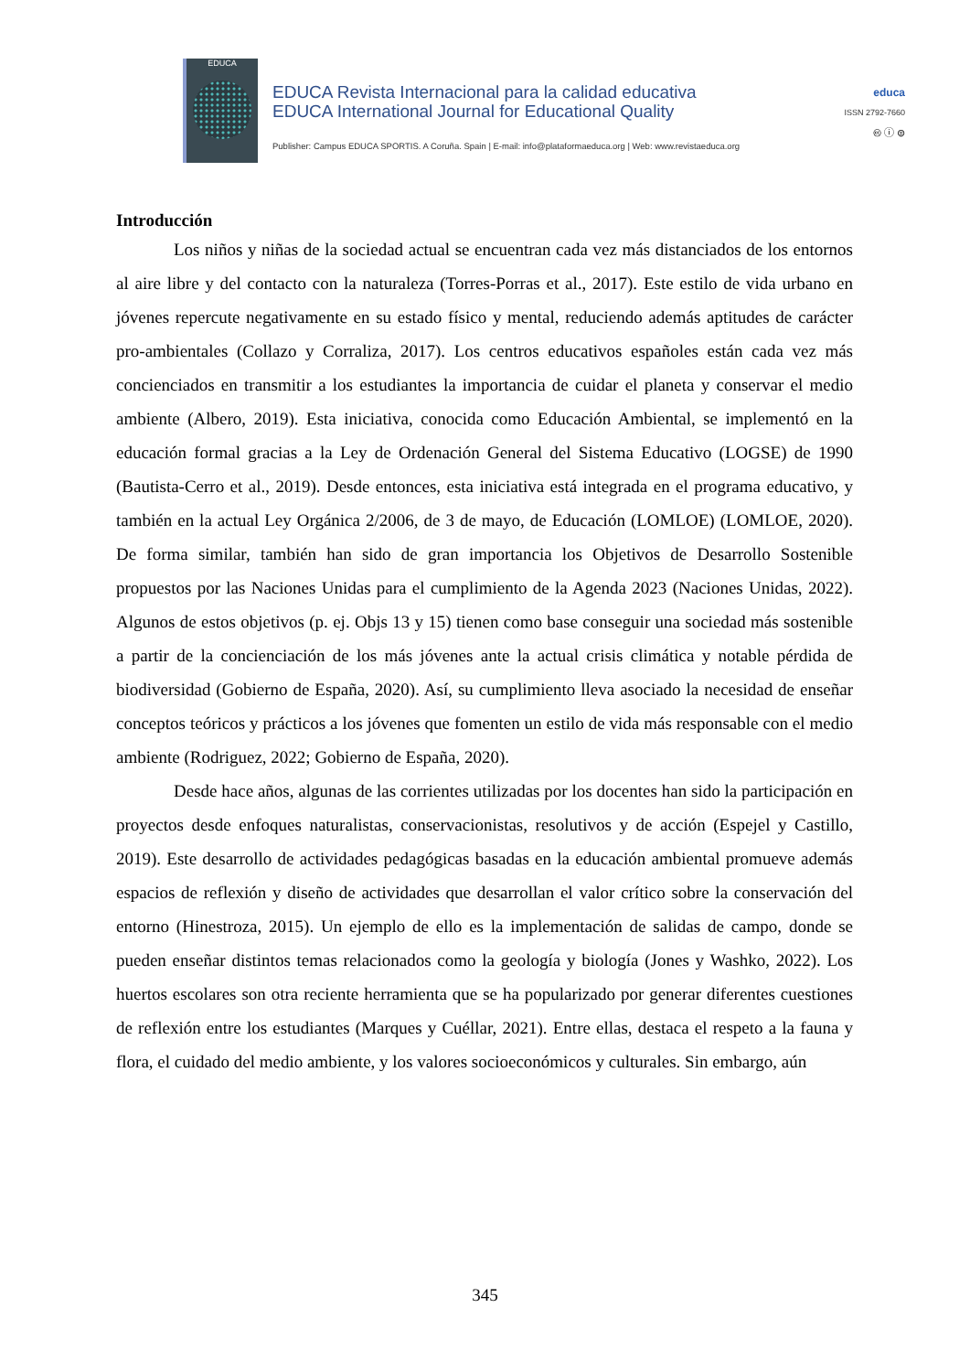EDUCA
EDUCA Revista Internacional para la calidad educativa
EDUCA International Journal for Educational Quality
Publisher: Campus EDUCA SPORTIS. A Coruña. Spain | E-mail: info@plataformaeduca.org | Web: www.revistaeduca.org
educa
ISSN 2792-7660
🅭 ⓘ ⊜
Introducción
Los niños y niñas de la sociedad actual se encuentran cada vez más distanciados de los entornos al aire libre y del contacto con la naturaleza (Torres-Porras et al., 2017). Este estilo de vida urbano en jóvenes repercute negativamente en su estado físico y mental, reduciendo además aptitudes de carácter pro-ambientales (Collazo y Corraliza, 2017). Los centros educativos españoles están cada vez más concienciados en transmitir a los estudiantes la importancia de cuidar el planeta y conservar el medio ambiente (Albero, 2019). Esta iniciativa, conocida como Educación Ambiental, se implementó en la educación formal gracias a la Ley de Ordenación General del Sistema Educativo (LOGSE) de 1990 (Bautista-Cerro et al., 2019). Desde entonces, esta iniciativa está integrada en el programa educativo, y también en la actual Ley Orgánica 2/2006, de 3 de mayo, de Educación (LOMLOE) (LOMLOE, 2020). De forma similar, también han sido de gran importancia los Objetivos de Desarrollo Sostenible propuestos por las Naciones Unidas para el cumplimiento de la Agenda 2023 (Naciones Unidas, 2022). Algunos de estos objetivos (p. ej. Objs 13 y 15) tienen como base conseguir una sociedad más sostenible a partir de la concienciación de los más jóvenes ante la actual crisis climática y notable pérdida de biodiversidad (Gobierno de España, 2020). Así, su cumplimiento lleva asociado la necesidad de enseñar conceptos teóricos y prácticos a los jóvenes que fomenten un estilo de vida más responsable con el medio ambiente (Rodriguez, 2022; Gobierno de España, 2020).
Desde hace años, algunas de las corrientes utilizadas por los docentes han sido la participación en proyectos desde enfoques naturalistas, conservacionistas, resolutivos y de acción (Espejel y Castillo, 2019). Este desarrollo de actividades pedagógicas basadas en la educación ambiental promueve además espacios de reflexión y diseño de actividades que desarrollan el valor crítico sobre la conservación del entorno (Hinestroza, 2015). Un ejemplo de ello es la implementación de salidas de campo, donde se pueden enseñar distintos temas relacionados como la geología y biología (Jones y Washko, 2022). Los huertos escolares son otra reciente herramienta que se ha popularizado por generar diferentes cuestiones de reflexión entre los estudiantes (Marques y Cuéllar, 2021). Entre ellas, destaca el respeto a la fauna y flora, el cuidado del medio ambiente, y los valores socioeconómicos y culturales. Sin embargo, aún
345